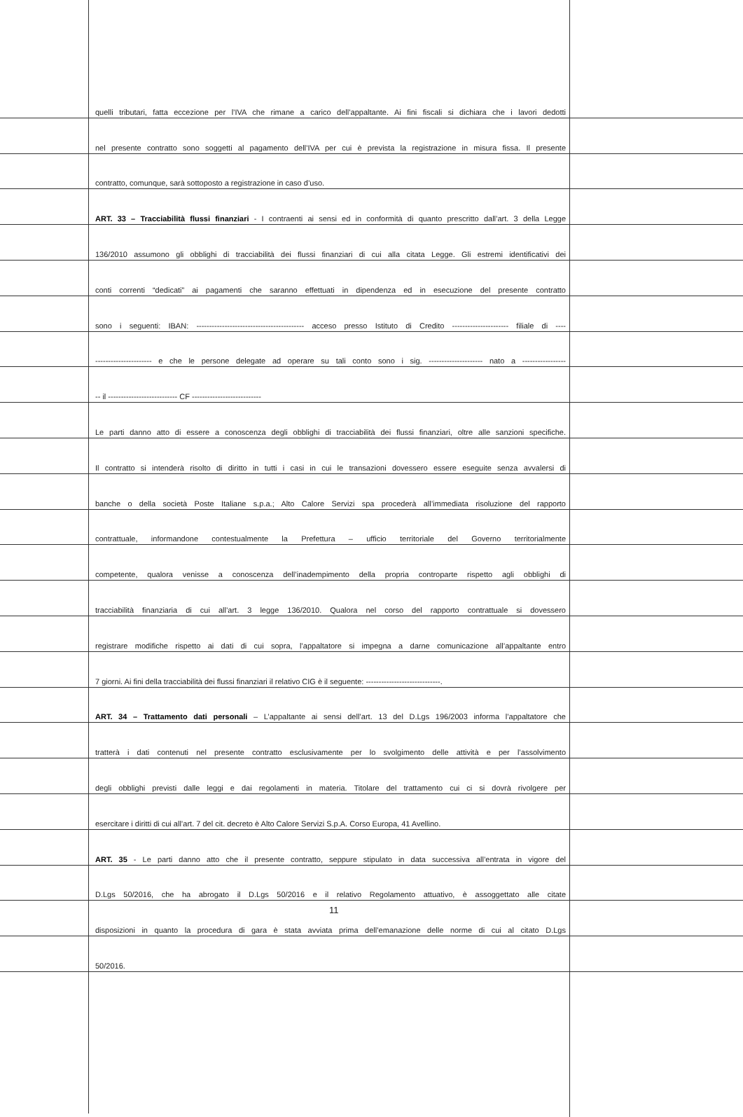quelli tributari, fatta eccezione per l’IVA che rimane a carico dell’appaltante. Ai fini fiscali si dichiara che i lavori dedotti
nel presente contratto sono soggetti al pagamento dell’IVA per cui è prevista la registrazione in misura fissa. Il presente
contratto, comunque, sarà sottoposto a registrazione in caso d’uso.
ART. 33 – Tracciabilità flussi finanziari - I contraenti ai sensi ed in conformità di quanto prescritto dall’art. 3 della Legge
136/2010 assumono gli obblighi di tracciabilità dei flussi finanziari di cui alla citata Legge. Gli estremi identificativi dei
conti correnti “dedicati” ai pagamenti che saranno effettuati in dipendenza ed in esecuzione del presente contratto
sono i seguenti: IBAN: ------------------------------------------ acceso presso Istituto di Credito ---------------------- filiale di ----
---------------------- e che le persone delegate ad operare su tali conto sono i sig. --------------------- nato a -----------------
-- il --------------------------- CF ---------------------------
Le parti danno atto di essere a conoscenza degli obblighi di tracciabilità dei flussi finanziari, oltre alle sanzioni specifiche.
Il contratto si intenderà risolto di diritto in tutti i casi in cui le transazioni dovessero essere eseguite senza avvalersi di
banche o della società Poste Italiane s.p.a.; Alto Calore Servizi spa procederà all’immediata risoluzione del rapporto
contrattuale, informandone contestualmente la Prefettura – ufficio territoriale del Governo territorialmente
competente, qualora venisse a conoscenza dell’inadempimento della propria controparte rispetto agli obblighi di
tracciabilità finanziaria di cui all’art. 3 legge 136/2010. Qualora nel corso del rapporto contrattuale si dovessero
registrare modifiche rispetto ai dati di cui sopra, l’appaltatore si impegna a darne comunicazione all’appaltante entro
7 giorni. Ai fini della tracciabilità dei flussi finanziari il relativo CIG è il seguente: -----------------------------.
ART. 34 – Trattamento dati personali – L’appaltante ai sensi dell’art. 13 del D.Lgs 196/2003 informa l’appaltatore che
tratterà i dati contenuti nel presente contratto esclusivamente per lo svolgimento delle attività e per l’assolvimento
degli obblighi previsti dalle leggi e dai regolamenti in materia. Titolare del trattamento cui ci si dovrà rivolgere per
esercitare i diritti di cui all’art. 7 del cit. decreto è Alto Calore Servizi S.p.A. Corso Europa, 41 Avellino.
ART. 35 - Le parti danno atto che il presente contratto, seppure stipulato in data successiva all’entrata in vigore del
D.Lgs 50/2016, che ha abrogato il D.Lgs 50/2016 e il relativo Regolamento attuativo, è assoggettato alle citate
disposizioni in quanto la procedura di gara è stata avviata prima dell’emanazione delle norme di cui al citato D.Lgs
50/2016.
11